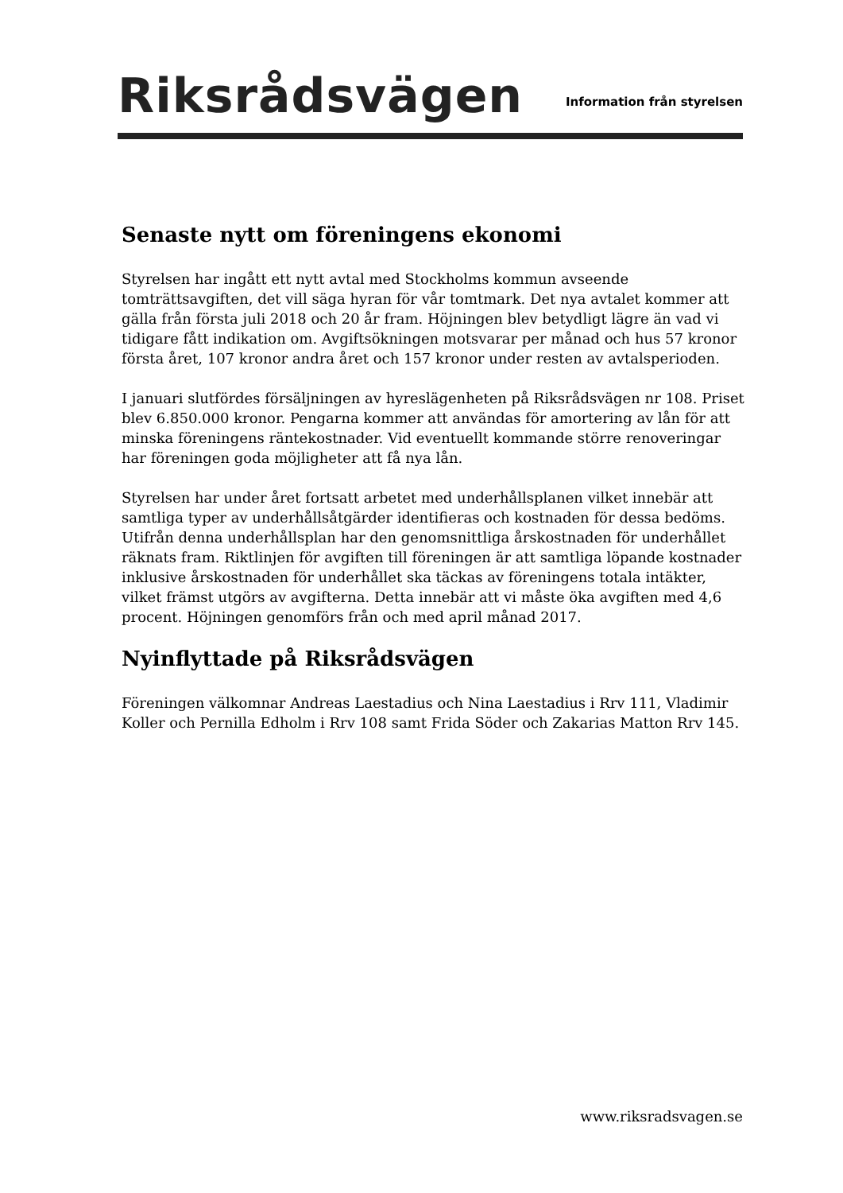Riksrådsvägen
Information från styrelsen
Senaste nytt om föreningens ekonomi
Styrelsen har ingått ett nytt avtal med Stockholms kommun avseende tomträttsavgiften, det vill säga hyran för vår tomtmark. Det nya avtalet kommer att gälla från första juli 2018 och 20 år fram. Höjningen blev betydligt lägre än vad vi tidigare fått indikation om. Avgiftsökningen motsvarar per månad och hus 57 kronor första året, 107 kronor andra året och 157 kronor under resten av avtalsperioden.
I januari slutfördes försäljningen av hyreslägenheten på Riksrådsvägen nr 108. Priset blev 6.850.000 kronor. Pengarna kommer att användas för amortering av lån för att minska föreningens räntekostnader. Vid eventuellt kommande större renoveringar har föreningen goda möjligheter att få nya lån.
Styrelsen har under året fortsatt arbetet med underhållsplanen vilket innebär att samtliga typer av underhållsåtgärder identifieras och kostnaden för dessa bedöms. Utifrån denna underhållsplan har den genomsnittliga årskostnaden för underhållet räknats fram. Riktlinjen för avgiften till föreningen är att samtliga löpande kostnader inklusive årskostnaden för underhållet ska täckas av föreningens totala intäkter, vilket främst utgörs av avgifterna. Detta innebär att vi måste öka avgiften med 4,6 procent. Höjningen genomförs från och med april månad 2017.
Nyinflyttade på Riksrådsvägen
Föreningen välkomnar Andreas Laestadius och Nina Laestadius i Rrv 111, Vladimir Koller och Pernilla Edholm i Rrv 108 samt Frida Söder och Zakarias Matton Rrv 145.
www.riksradsvagen.se